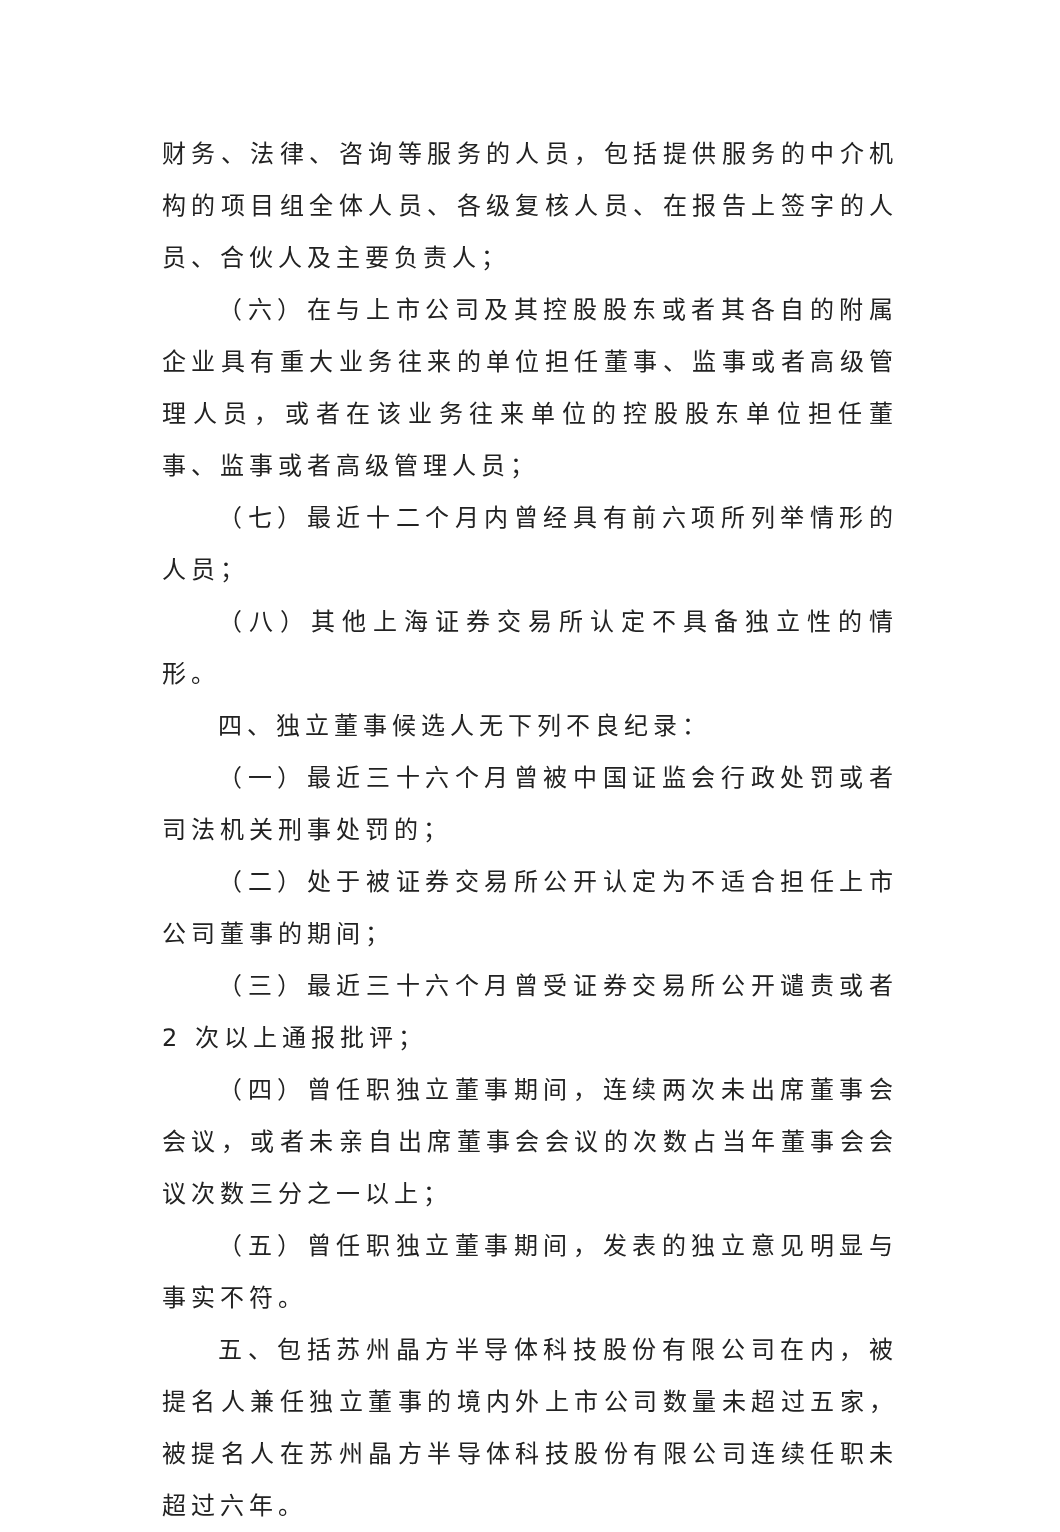财务、法律、咨询等服务的人员，包括提供服务的中介机构的项目组全体人员、各级复核人员、在报告上签字的人员、合伙人及主要负责人；
（六）在与上市公司及其控股股东或者其各自的附属企业具有重大业务往来的单位担任董事、监事或者高级管理人员，或者在该业务往来单位的控股股东单位担任董事、监事或者高级管理人员；
（七）最近十二个月内曾经具有前六项所列举情形的人员；
（八）其他上海证券交易所认定不具备独立性的情形。
四、独立董事候选人无下列不良纪录：
（一）最近三十六个月曾被中国证监会行政处罚或者司法机关刑事处罚的；
（二）处于被证券交易所公开认定为不适合担任上市公司董事的期间；
（三）最近三十六个月曾受证券交易所公开谴责或者 2 次以上通报批评；
（四）曾任职独立董事期间，连续两次未出席董事会会议，或者未亲自出席董事会会议的次数占当年董事会会议次数三分之一以上；
（五）曾任职独立董事期间，发表的独立意见明显与事实不符。
五、包括苏州晶方半导体科技股份有限公司在内，被提名人兼任独立董事的境内外上市公司数量未超过五家，被提名人在苏州晶方半导体科技股份有限公司连续任职未超过六年。